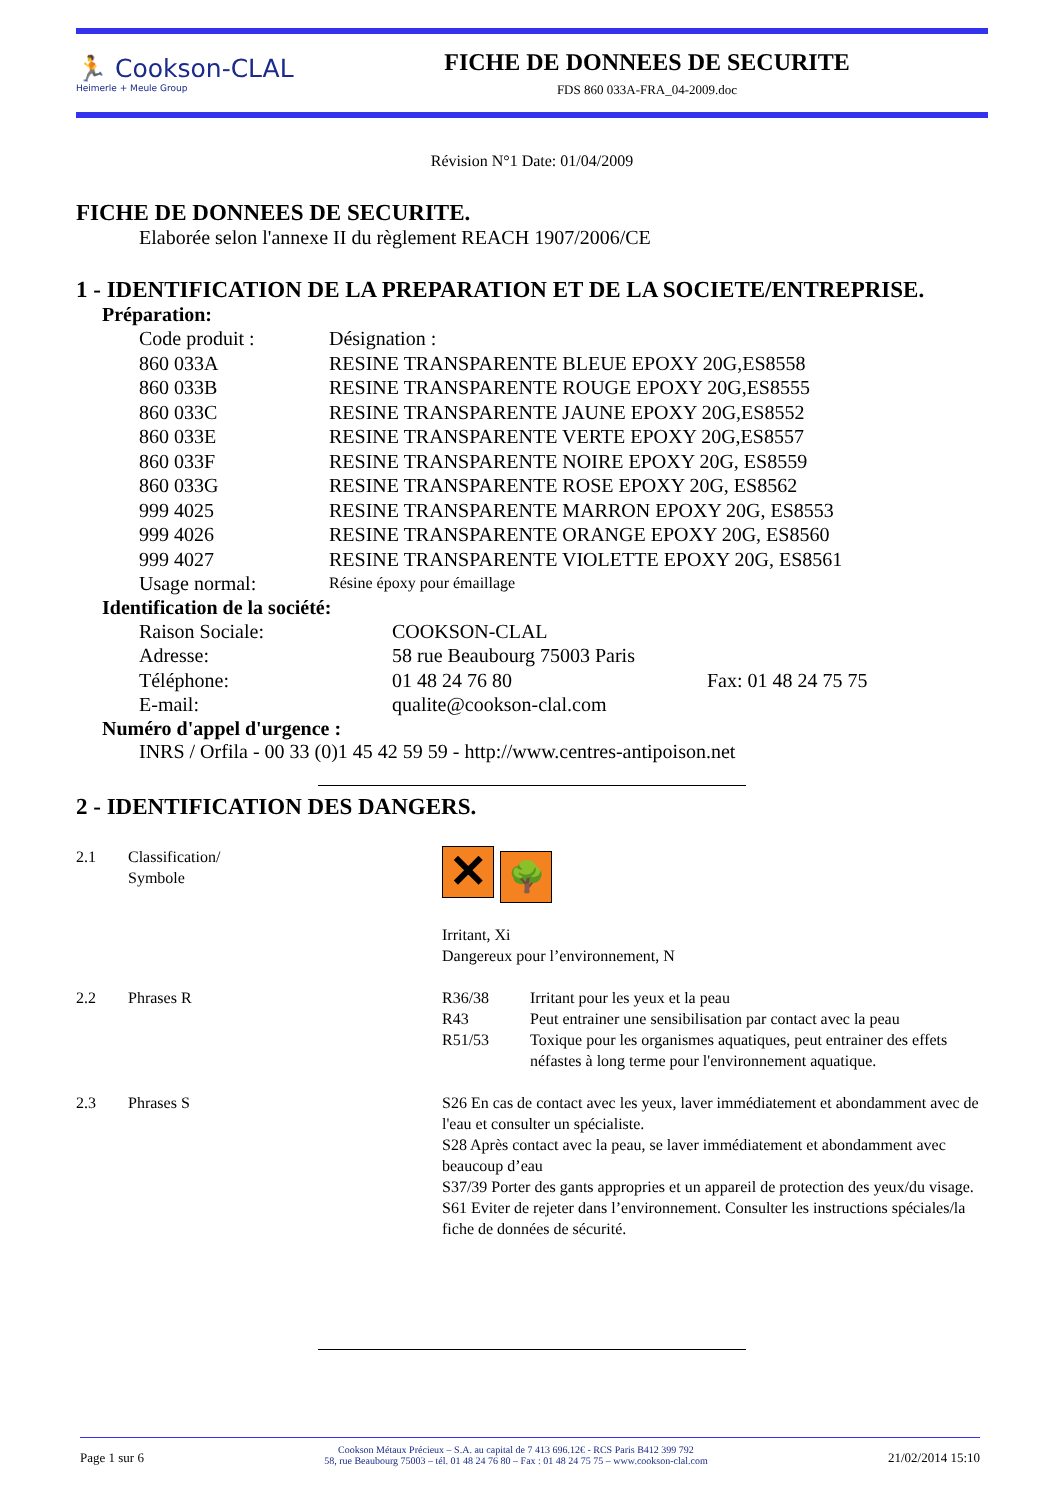🏃 Cookson-CLAL
Heimerle + Meule Group
FICHE DE DONNEES DE SECURITE
FDS 860 033A-FRA_04-2009.doc
Révision N°1 Date: 01/04/2009
FICHE DE DONNEES DE SECURITE.
Elaborée selon l'annexe II du règlement REACH 1907/2006/CE
1 - IDENTIFICATION DE LA PREPARATION ET DE LA SOCIETE/ENTREPRISE.
Préparation:
| Code produit : | Désignation : |
| 860 033A | RESINE TRANSPARENTE BLEUE EPOXY 20G,ES8558 |
| 860 033B | RESINE TRANSPARENTE ROUGE EPOXY 20G,ES8555 |
| 860 033C | RESINE TRANSPARENTE JAUNE EPOXY 20G,ES8552 |
| 860 033E | RESINE TRANSPARENTE VERTE EPOXY 20G,ES8557 |
| 860 033F | RESINE TRANSPARENTE NOIRE EPOXY 20G, ES8559 |
| 860 033G | RESINE TRANSPARENTE ROSE EPOXY 20G, ES8562 |
| 999 4025 | RESINE TRANSPARENTE MARRON EPOXY 20G, ES8553 |
| 999 4026 | RESINE TRANSPARENTE ORANGE EPOXY 20G, ES8560 |
| 999 4027 | RESINE TRANSPARENTE VIOLETTE EPOXY 20G, ES8561 |
| Usage normal: | Résine époxy pour émaillage |
Identification de la société:
| Raison Sociale: | COOKSON-CLAL | |
| Adresse: | 58 rue Beaubourg 75003 Paris | |
| Téléphone: | 01 48 24 76 80 | Fax: 01 48 24 75 75 |
| E-mail: | qualite@cookson-clal.com | |
Numéro d'appel d'urgence :
INRS / Orfila - 00 33 (0)1 45 42 59 59 - http://www.centres-antipoison.net
2 - IDENTIFICATION DES DANGERS.
| 2.1 | Classification/ Symbole | ✕ 🌳 Irritant, Xi Dangereux pour l’environnement, N |
| 2.2 | Phrases R | / R36/38 / Irritant pour les yeux et la peau / / R43 / Peut entrainer une sensibilisation par contact avec la peau / / R51/53 / Toxique pour les organismes aquatiques, peut entrainer des effets néfastes à long terme pour l'environnement aquatique. / |
| 2.3 | Phrases S | S26 En cas de contact avec les yeux, laver immédiatement et abondamment avec de l'eau et consulter un spécialiste. S28 Après contact avec la peau, se laver immédiatement et abondamment avec beaucoup d’eau S37/39 Porter des gants appropries et un appareil de protection des yeux/du visage. S61 Eviter de rejeter dans l’environnement. Consulter les instructions spéciales/la fiche de données de sécurité. |
Page 1 sur 6 Cookson Métaux Précieux – S.A. au capital de 7 413 696.12€ - RCS Paris B412 399 792
58, rue Beaubourg 75003 – tél. 01 48 24 76 80 – Fax : 01 48 24 75 75 – www.cookson-clal.com 21/02/2014 15:10